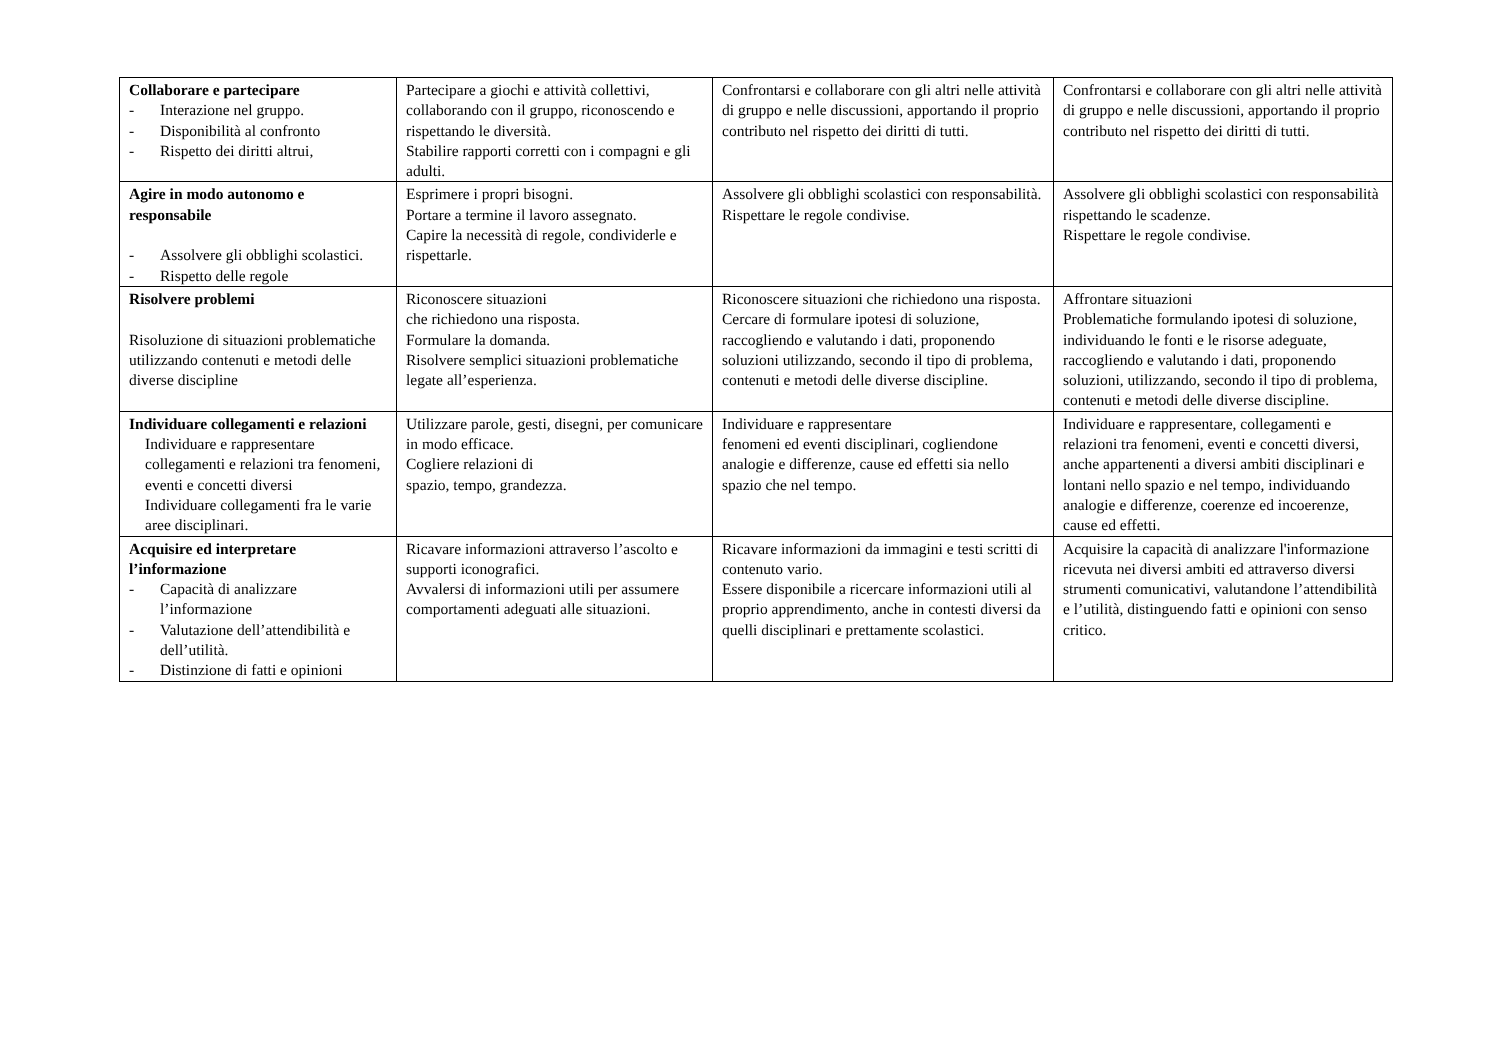| Collaborare e partecipare - Interazione nel gruppo. - Disponibilità al confronto - Rispetto dei diritti altrui, | Partecipare a giochi e attività collettivi, collaborando con il gruppo, riconoscendo e rispettando le diversità. Stabilire rapporti corretti con i compagni e gli adulti. | Confrontarsi e collaborare con gli altri nelle attività di gruppo e nelle discussioni, apportando il proprio contributo nel rispetto dei diritti di tutti. | Confrontarsi e collaborare con gli altri nelle attività di gruppo e nelle discussioni, apportando il proprio contributo nel rispetto dei diritti di tutti. |
| Agire in modo autonomo e responsabile - Assolvere gli obblighi scolastici. - Rispetto delle regole | Esprimere i propri bisogni. Portare a termine il lavoro assegnato. Capire la necessità di regole, condividerle e rispettarle. | Assolvere gli obblighi scolastici con responsabilità. Rispettare le regole condivise. | Assolvere gli obblighi scolastici con responsabilità rispettando le scadenze. Rispettare le regole condivise. |
| Risolvere problemi Risoluzione di situazioni problematiche utilizzando contenuti e metodi delle diverse discipline | Riconoscere situazioni che richiedono una risposta. Formulare la domanda. Risolvere semplici situazioni problematiche legate all’esperienza. | Riconoscere situazioni che richiedono una risposta. Cercare di formulare ipotesi di soluzione, raccogliendo e valutando i dati, proponendo soluzioni utilizzando, secondo il tipo di problema, contenuti e metodi delle diverse discipline. | Affrontare situazioni Problematiche formulando ipotesi di soluzione, individuando le fonti e le risorse adeguate, raccogliendo e valutando i dati, proponendo soluzioni, utilizzando, secondo il tipo di problema, contenuti e metodi delle diverse discipline. |
| Individuare collegamenti e relazioni Individuare e rappresentare collegamenti e relazioni tra fenomeni, eventi e concetti diversi Individuare collegamenti fra le varie aree disciplinari. | Utilizzare parole, gesti, disegni, per comunicare in modo efficace. Cogliere relazioni di spazio, tempo, grandezza. | Individuare e rappresentare fenomeni ed eventi disciplinari, cogliendone analogie e differenze, cause ed effetti sia nello spazio che nel tempo. | Individuare e rappresentare, collegamenti e relazioni tra fenomeni, eventi e concetti diversi, anche appartenenti a diversi ambiti disciplinari e lontani nello spazio e nel tempo, individuando analogie e differenze, coerenze ed incoerenze, cause ed effetti. |
| Acquisire ed interpretare l’informazione - Capacità di analizzare l’informazione - Valutazione dell’attendibilità e dell’utilità. - Distinzione di fatti e opinioni | Ricavare informazioni attraverso l’ascolto e supporti iconografici. Avvalersi di informazioni utili per assumere comportamenti adeguati alle situazioni. | Ricavare informazioni da immagini e testi scritti di contenuto vario. Essere disponibile a ricercare informazioni utili al proprio apprendimento, anche in contesti diversi da quelli disciplinari e prettamente scolastici. | Acquisire la capacità di analizzare l'informazione ricevuta nei diversi ambiti ed attraverso diversi strumenti comunicativi, valutandone l’attendibilità e l’utilità, distinguendo fatti e opinioni con senso critico. |